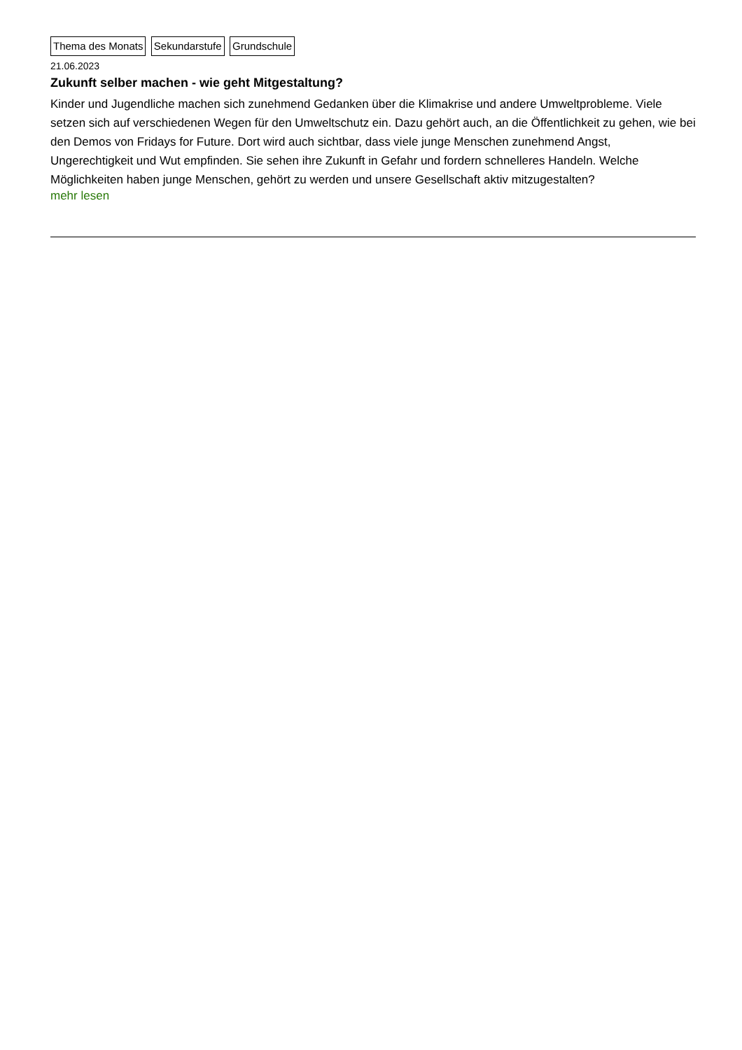Thema des Monats Sekundarstufe Grundschule
21.06.2023
Zukunft selber machen - wie geht Mitgestaltung?
Kinder und Jugendliche machen sich zunehmend Gedanken über die Klimakrise und andere Umweltprobleme. Viele setzen sich auf verschiedenen Wegen für den Umweltschutz ein. Dazu gehört auch, an die Öffentlichkeit zu gehen, wie bei den Demos von Fridays for Future. Dort wird auch sichtbar, dass viele junge Menschen zunehmend Angst, Ungerechtigkeit und Wut empfinden. Sie sehen ihre Zukunft in Gefahr und fordern schnelleres Handeln. Welche Möglichkeiten haben junge Menschen, gehört zu werden und unsere Gesellschaft aktiv mitzugestalten?
mehr lesen